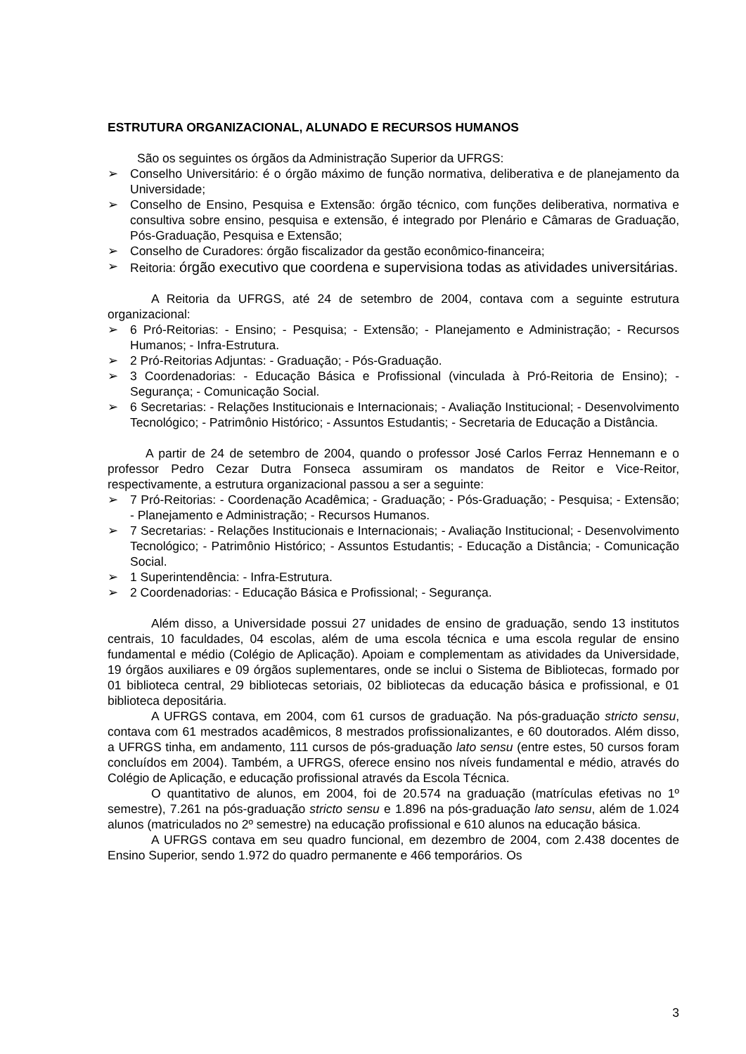ESTRUTURA ORGANIZACIONAL, ALUNADO E RECURSOS HUMANOS
São os seguintes os órgãos da Administração Superior da UFRGS:
➢ Conselho Universitário: é o órgão máximo de função normativa, deliberativa e de planejamento da Universidade;
➢ Conselho de Ensino, Pesquisa e Extensão: órgão técnico, com funções deliberativa, normativa e consultiva sobre ensino, pesquisa e extensão, é integrado por Plenário e Câmaras de Graduação, Pós-Graduação, Pesquisa e Extensão;
➢ Conselho de Curadores: órgão fiscalizador da gestão econômico-financeira;
➢ Reitoria: órgão executivo que coordena e supervisiona todas as atividades universitárias.
A Reitoria da UFRGS, até 24 de setembro de 2004, contava com a seguinte estrutura organizacional:
➢ 6 Pró-Reitorias: - Ensino; - Pesquisa; - Extensão; - Planejamento e Administração; - Recursos Humanos; - Infra-Estrutura.
➢ 2 Pró-Reitorias Adjuntas: - Graduação; - Pós-Graduação.
➢ 3 Coordenadorias: - Educação Básica e Profissional (vinculada à Pró-Reitoria de Ensino); - Segurança; - Comunicação Social.
➢ 6 Secretarias: - Relações Institucionais e Internacionais; - Avaliação Institucional; - Desenvolvimento Tecnológico; - Patrimônio Histórico; - Assuntos Estudantis; - Secretaria de Educação a Distância.
A partir de 24 de setembro de 2004, quando o professor José Carlos Ferraz Hennemann e o professor Pedro Cezar Dutra Fonseca assumiram os mandatos de Reitor e Vice-Reitor, respectivamente, a estrutura organizacional passou a ser a seguinte:
➢ 7 Pró-Reitorias: - Coordenação Acadêmica; - Graduação; - Pós-Graduação; - Pesquisa; - Extensão; - Planejamento e Administração; - Recursos Humanos.
➢ 7 Secretarias: - Relações Institucionais e Internacionais; - Avaliação Institucional; - Desenvolvimento Tecnológico; - Patrimônio Histórico; - Assuntos Estudantis; - Educação a Distância; - Comunicação Social.
➢ 1 Superintendência: - Infra-Estrutura.
➢ 2 Coordenadorias: - Educação Básica e Profissional; - Segurança.
Além disso, a Universidade possui 27 unidades de ensino de graduação, sendo 13 institutos centrais, 10 faculdades, 04 escolas, além de uma escola técnica e uma escola regular de ensino fundamental e médio (Colégio de Aplicação). Apoiam e complementam as atividades da Universidade, 19 órgãos auxiliares e 09 órgãos suplementares, onde se inclui o Sistema de Bibliotecas, formado por 01 biblioteca central, 29 bibliotecas setoriais, 02 bibliotecas da educação básica e profissional, e 01 biblioteca depositária.
A UFRGS contava, em 2004, com 61 cursos de graduação. Na pós-graduação stricto sensu, contava com 61 mestrados acadêmicos, 8 mestrados profissionalizantes, e 60 doutorados. Além disso, a UFRGS tinha, em andamento, 111 cursos de pós-graduação lato sensu (entre estes, 50 cursos foram concluídos em 2004). Também, a UFRGS, oferece ensino nos níveis fundamental e médio, através do Colégio de Aplicação, e educação profissional através da Escola Técnica.
O quantitativo de alunos, em 2004, foi de 20.574 na graduação (matrículas efetivas no 1º semestre), 7.261 na pós-graduação stricto sensu e 1.896 na pós-graduação lato sensu, além de 1.024 alunos (matriculados no 2º semestre) na educação profissional e 610 alunos na educação básica.
A UFRGS contava em seu quadro funcional, em dezembro de 2004, com 2.438 docentes de Ensino Superior, sendo 1.972 do quadro permanente e 466 temporários. Os
3